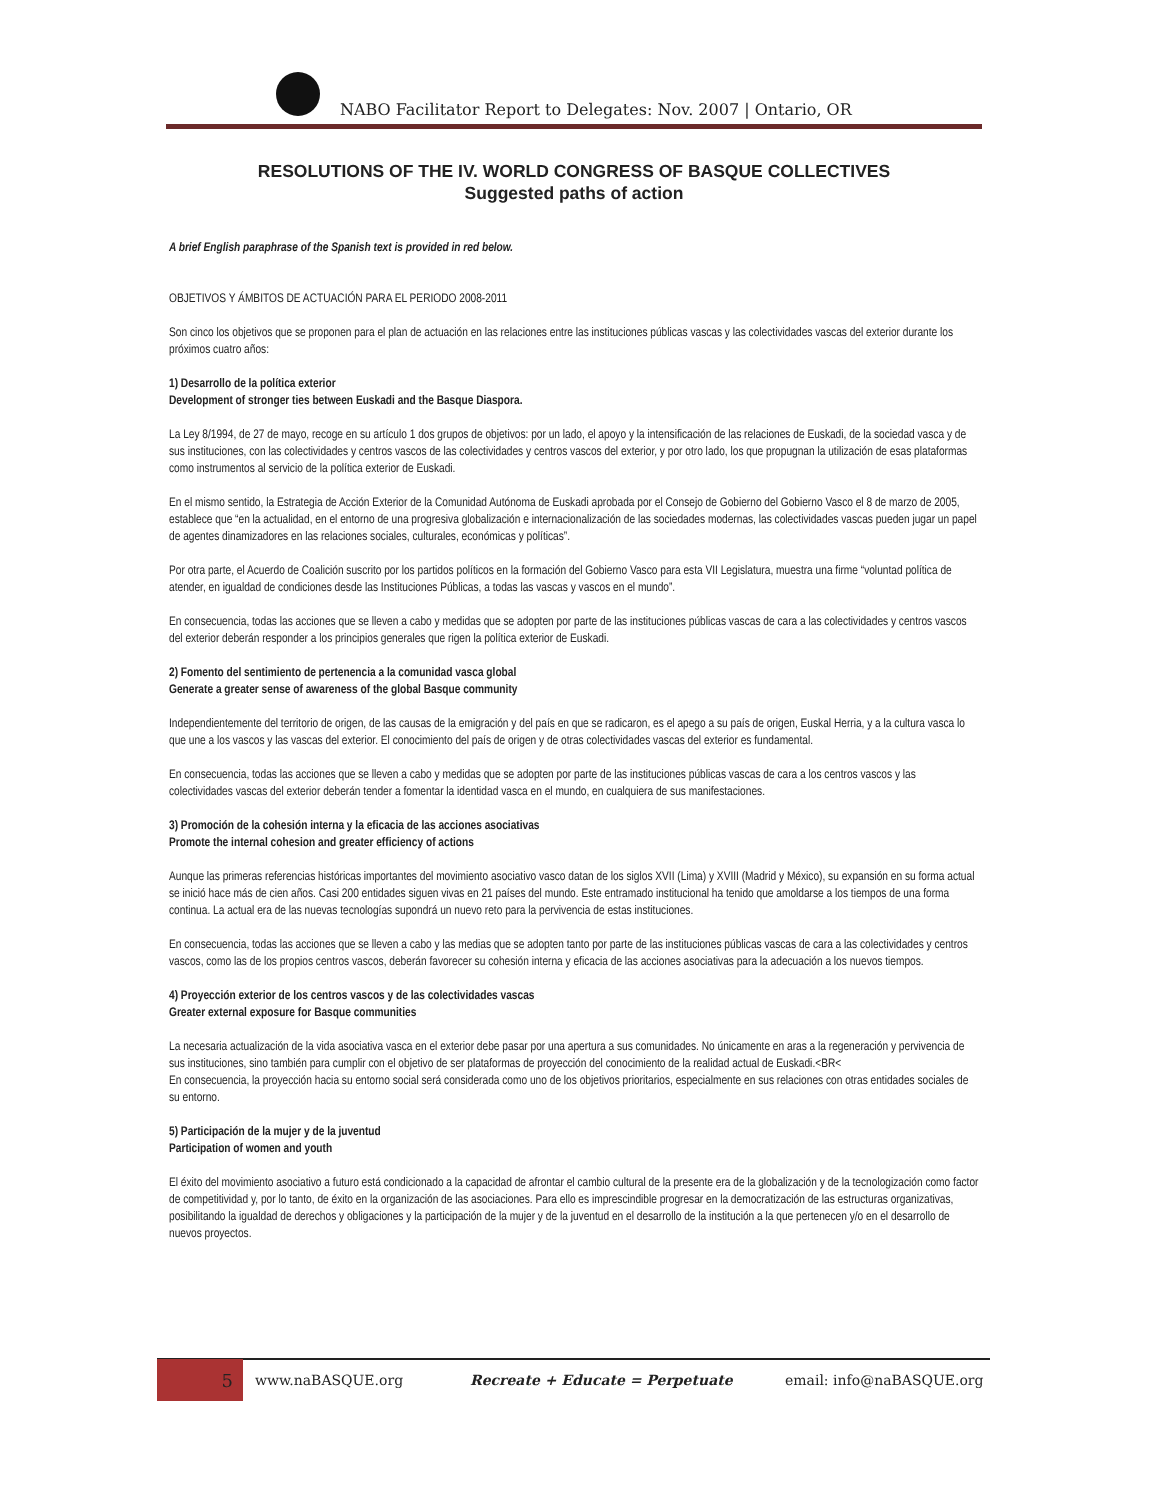NABO Facilitator Report to Delegates: Nov. 2007 | Ontario, OR
RESOLUTIONS OF THE IV. WORLD CONGRESS OF BASQUE COLLECTIVES
Suggested paths of action
A brief English paraphrase of the Spanish text is provided in red below.
OBJETIVOS Y ÁMBITOS DE ACTUACIÓN PARA EL PERIODO 2008-2011
Son cinco los objetivos que se proponen para el plan de actuación en las relaciones entre las instituciones públicas vascas y las colectividades vascas del exterior durante los próximos cuatro años:
1) Desarrollo de la política exterior
Development of stronger ties between Euskadi and the Basque Diaspora.
La Ley 8/1994, de 27 de mayo, recoge en su artículo 1 dos grupos de objetivos: por un lado, el apoyo y la intensificación de las relaciones de Euskadi, de la sociedad vasca y de sus instituciones, con las colectividades y centros vascos de las colectividades y centros vascos del exterior, y por otro lado, los que propugnan la utilización de esas plataformas como instrumentos al servicio de la política exterior de Euskadi.
En el mismo sentido, la Estrategia de Acción Exterior de la Comunidad Autónoma de Euskadi aprobada por el Consejo de Gobierno del Gobierno Vasco el 8 de marzo de 2005, establece que “en la actualidad, en el entorno de una progresiva globalización e internacionalización de las sociedades modernas, las colectividades vascas pueden jugar un papel de agentes dinamizadores en las relaciones sociales, culturales, económicas y políticas”.
Por otra parte, el Acuerdo de Coalición suscrito por los partidos políticos en la formación del Gobierno Vasco para esta VII Legislatura, muestra una firme “voluntad política de atender, en igualdad de condiciones desde las Instituciones Públicas, a todas las vascas y vascos en el mundo”.
En consecuencia, todas las acciones que se lleven a cabo y medidas que se adopten por parte de las instituciones públicas vascas de cara a las colectividades y centros vascos del exterior deberán responder a los principios generales que rigen la política exterior de Euskadi.
2) Fomento del sentimiento de pertenencia a la comunidad vasca global
Generate a greater sense of awareness of the global Basque community
Independientemente del territorio de origen, de las causas de la emigración y del país en que se radicaron, es el apego a su país de origen, Euskal Herria, y a la cultura vasca lo que une a los vascos y las vascas del exterior. El conocimiento del país de origen y de otras colectividades vascas del exterior es fundamental.
En consecuencia, todas las acciones que se lleven a cabo y medidas que se adopten por parte de las instituciones públicas vascas de cara a los centros vascos y las colectividades vascas del exterior deberán tender a fomentar la identidad vasca en el mundo, en cualquiera de sus manifestaciones.
3) Promoción de la cohesión interna y la eficacia de las acciones asociativas
Promote the internal cohesion and greater efficiency of actions
Aunque las primeras referencias históricas importantes del movimiento asociativo vasco datan de los siglos XVII (Lima) y XVIII (Madrid y México), su expansión en su forma actual se inició hace más de cien años. Casi 200 entidades siguen vivas en 21 países del mundo. Este entramado institucional ha tenido que amoldarse a los tiempos de una forma continua. La actual era de las nuevas tecnologías supondrá un nuevo reto para la pervivencia de estas instituciones.
En consecuencia, todas las acciones que se lleven a cabo y las medias que se adopten tanto por parte de las instituciones públicas vascas de cara a las colectividades y centros vascos, como las de los propios centros vascos, deberán favorecer su cohesión interna y eficacia de las acciones asociativas para la adecuación a los nuevos tiempos.
4) Proyección exterior de los centros vascos y de las colectividades vascas
Greater external exposure for Basque communities
La necesaria actualización de la vida asociativa vasca en el exterior debe pasar por una apertura a sus comunidades. No únicamente en aras a la regeneración y pervivencia de sus instituciones, sino también para cumplir con el objetivo de ser plataformas de proyección del conocimiento de la realidad actual de Euskadi.<BR<
En consecuencia, la proyección hacia su entorno social será considerada como uno de los objetivos prioritarios, especialmente en sus relaciones con otras entidades sociales de su entorno.
5) Participación de la mujer y de la juventud
Participation of women and youth
El éxito del movimiento asociativo a futuro está condicionado a la capacidad de afrontar el cambio cultural de la presente era de la globalización y de la tecnologización como factor de competitividad y, por lo tanto, de éxito en la organización de las asociaciones. Para ello es imprescindible progresar en la democratización de las estructuras organizativas, posibilitando la igualdad de derechos y obligaciones y la participación de la mujer y de la juventud en el desarrollo de la institución a la que pertenecen y/o en el desarrollo de nuevos proyectos.
5
www.naBASQUE.org Recreate + Educate = Perpetuate email: info@naBASQUE.org